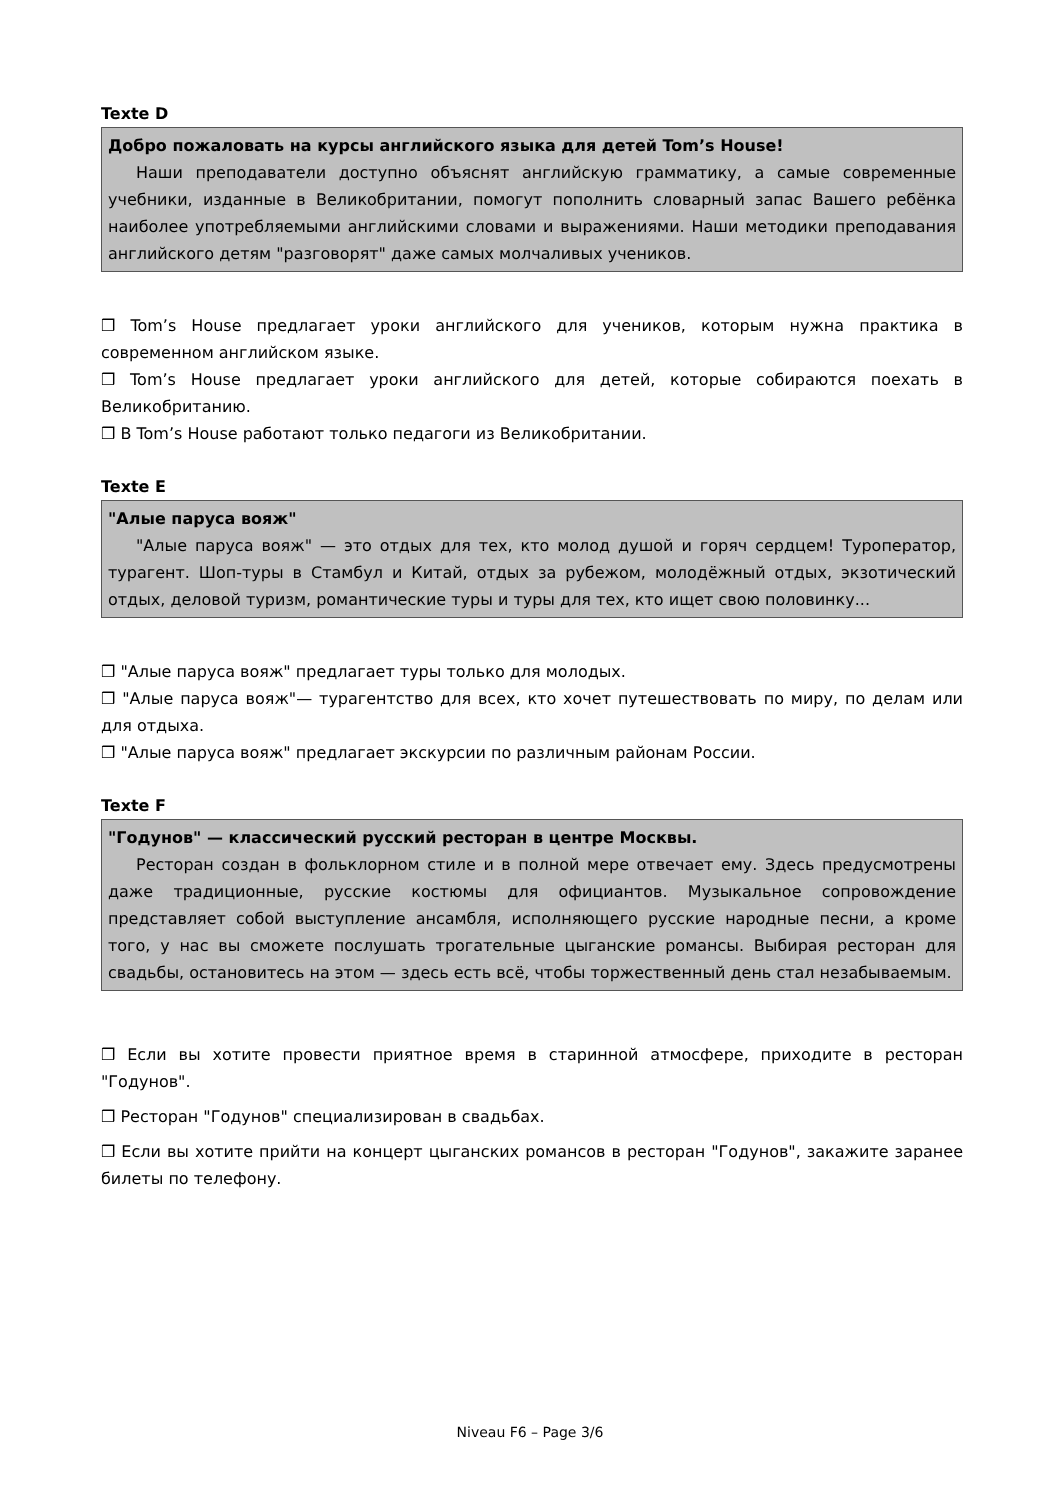Texte D
Добро пожаловать на курсы английского языка для детей Tom’s House!
Наши преподаватели доступно объяснят английскую грамматику, а самые современные учебники, изданные в Великобритании, помогут пополнить словарный запас Вашего ребёнка наиболее употребляемыми английскими словами и выражениями. Наши методики преподавания английского детям "разговорят" даже самых молчаливых учеников.
❒ Tom’s House предлагает уроки английского для учеников, которым нужна практика в современном английском языке.
❒ Tom’s House предлагает уроки английского для детей, которые собираются поехать в Великобританию.
❒ В Tom’s House работают только педагоги из Великобритании.
Texte E
"Алые паруса вояж"
"Алые паруса вояж" — это отдых для тех, кто молод душой и горяч сердцем! Туроператор, турагент. Шоп-туры в Стамбул и Китай, отдых за рубежом, молодёжный отдых, экзотический отдых, деловой туризм, романтические туры и туры для тех, кто ищет свою половинку...
❒ "Алые паруса вояж" предлагает туры только для молодых.
❒ "Алые паруса вояж"— турагентство для всех, кто хочет путешествовать по миру, по делам или для отдыха.
❒ "Алые паруса вояж" предлагает экскурсии по различным районам России.
Texte F
"Годунов" — классический русский ресторан в центре Москвы.
Ресторан создан в фольклорном стиле и в полной мере отвечает ему. Здесь предусмотрены даже традиционные, русские костюмы для официантов. Музыкальное сопровождение представляет собой выступление ансамбля, исполняющего русские народные песни, а кроме того, у нас вы сможете послушать трогательные цыганские романсы. Выбирая ресторан для свадьбы, остановитесь на этом — здесь есть всё, чтобы торжественный день стал незабываемым.
❒ Если вы хотите провести приятное время в старинной атмосфере, приходите в ресторан "Годунов".
❒ Ресторан "Годунов" специализирован в свадьбах.
❒ Если вы хотите прийти на концерт цыганских романсов в ресторан "Годунов", закажите заранее билеты по телефону.
Niveau F6 – Page 3/6